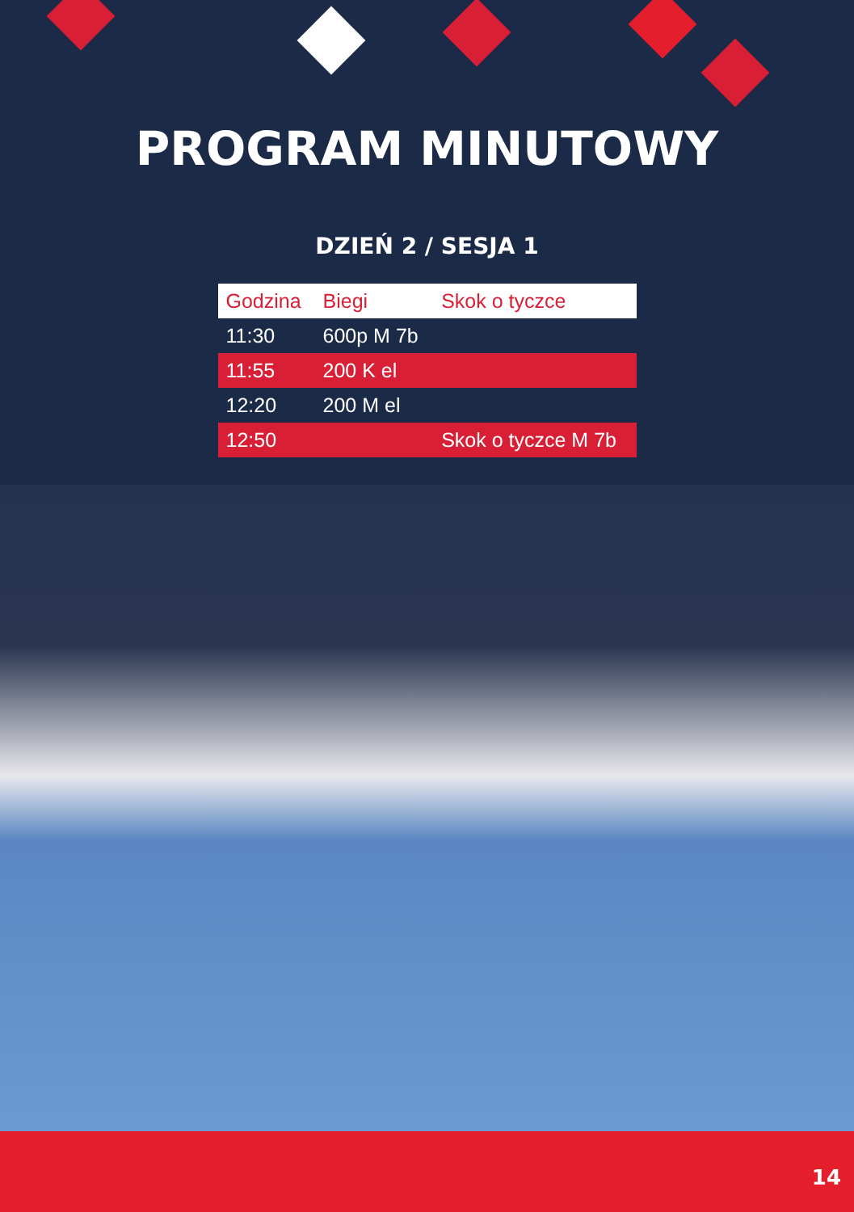PROGRAM MINUTOWY
DZIEŃ 2 / SESJA 1
| Godzina | Biegi | Skok o tyczce |
| --- | --- | --- |
| 11:30 | 600p M 7b | |
| 11:55 | 200 K el | |
| 12:20 | 200 M el | |
| 12:50 | | Skok o tyczce M 7b |
14